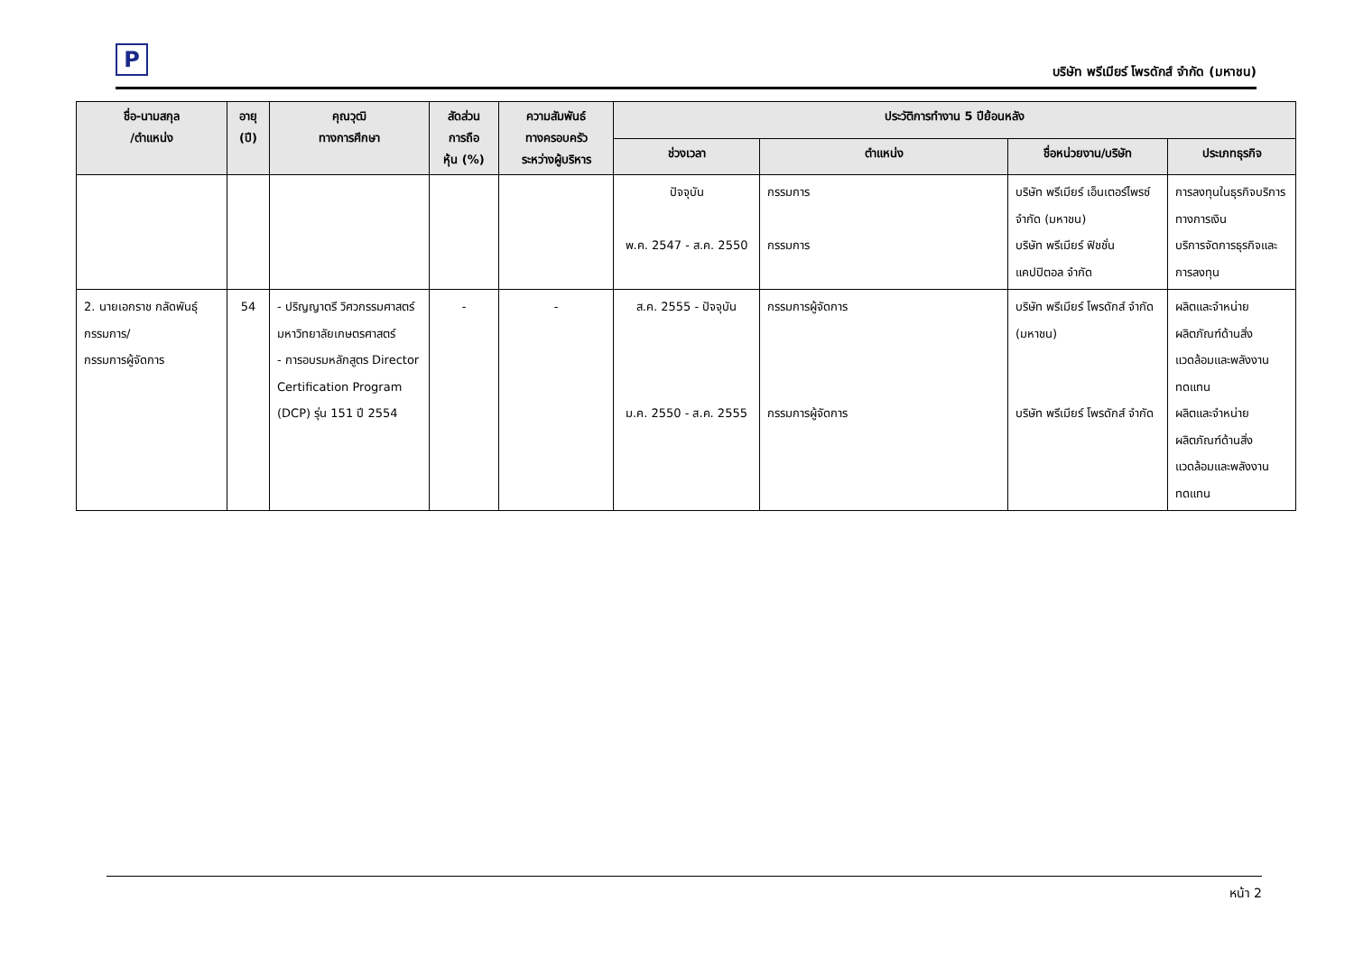P
บริษัท พรีเมียร์ โพรดักส์ จำกัด (มหาชน)
| ชื่อ-นามสกุล /ตำแหน่ง | อายุ (ปี) | คุณวุฒิ ทางการศึกษา | สัดส่วน การถือ หุ้น (%) | ความสัมพันธ์ ทางครอบครัว ระหว่างผู้บริหาร | ประวัติการทำงาน 5 ปีย้อนหลัง | | | |
| --- | --- | --- | --- | --- | --- | --- | --- | --- |
| | | | | | ช่วงเวลา | ตำแหน่ง | ชื่อหน่วยงาน/บริษัท | ประเภทธุรกิจ |
| | | | | | ปัจจุบัน พ.ค. 2547 - ส.ค. 2550 | กรรมการ กรรมการ | บริษัท พรีเมียร์ เอ็นเตอร์ไพรซ์ จำกัด (มหาชน) บริษัท พรีเมียร์ ฟิชชั่น แคปปิตอล จำกัด | การลงทุนในธุรกิจบริการทางการเงิน บริการจัดการธุรกิจและการลงทุน |
| 2. นายเอกราช กลัดพันธุ์ กรรมการ/ กรรมการผู้จัดการ | 54 | - ปริญญาตรี วิศวกรรมศาสตร์ มหาวิทยาลัยเกษตรศาสตร์ - การอบรมหลักสูตร Director Certification Program (DCP) รุ่น 151 ปี 2554 | - | - | ส.ค. 2555 - ปัจจุบัน ม.ค. 2550 - ส.ค. 2555 | กรรมการผู้จัดการ กรรมการผู้จัดการ | บริษัท พรีเมียร์ โพรดักส์ จำกัด (มหาชน) บริษัท พรีเมียร์ โพรดักส์ จำกัด | ผลิตและจำหน่ายผลิตภัณฑ์ด้านสิ่งแวดล้อมและพลังงานทดแทน ผลิตและจำหน่ายผลิตภัณฑ์ด้านสิ่งแวดล้อมและพลังงานทดแทน |
หน้า 2